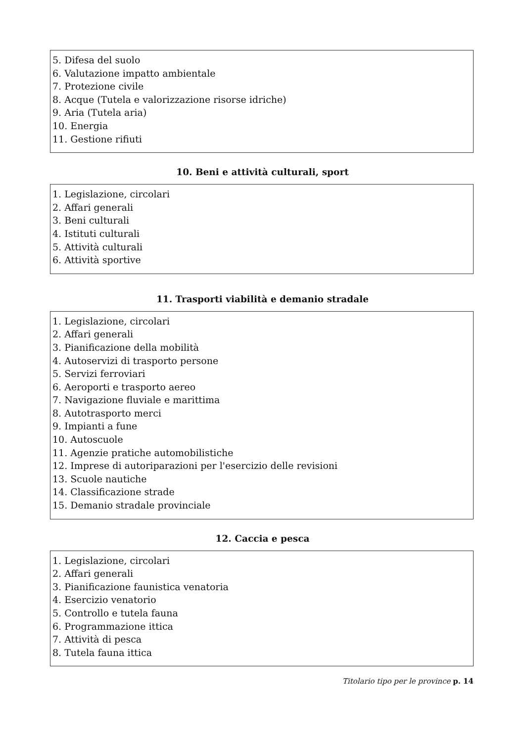5. Difesa del suolo
6. Valutazione impatto ambientale
7. Protezione civile
8. Acque (Tutela e valorizzazione risorse idriche)
9. Aria (Tutela aria)
10. Energia
11. Gestione rifiuti
10. Beni e attività culturali, sport
1. Legislazione, circolari
2. Affari generali
3. Beni culturali
4. Istituti culturali
5. Attività culturali
6. Attività sportive
11. Trasporti viabilità e demanio stradale
1. Legislazione, circolari
2. Affari generali
3. Pianificazione della mobilità
4. Autoservizi di trasporto persone
5. Servizi ferroviari
6. Aeroporti e trasporto aereo
7. Navigazione fluviale e marittima
8. Autotrasporto merci
9. Impianti a fune
10. Autoscuole
11. Agenzie pratiche automobilistiche
12. Imprese di autoriparazioni per l'esercizio delle revisioni
13. Scuole nautiche
14. Classificazione strade
15. Demanio stradale provinciale
12. Caccia e pesca
1. Legislazione, circolari
2. Affari generali
3. Pianificazione faunistica venatoria
4. Esercizio venatorio
5. Controllo e tutela fauna
6. Programmazione ittica
7. Attività di pesca
8. Tutela fauna ittica
Titolario tipo per le province p. 14